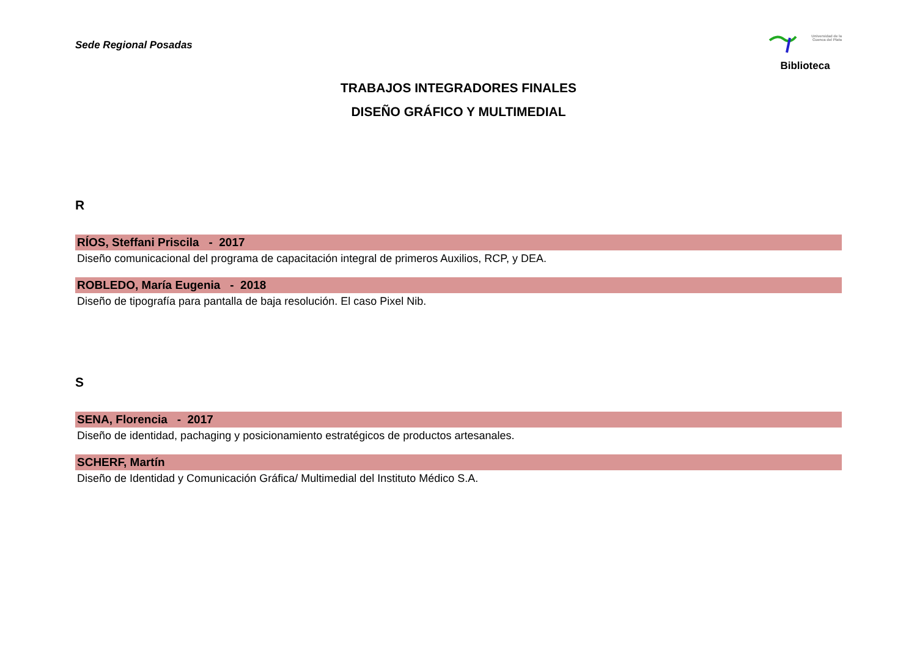Sede Regional Posadas
Universidad de la Cuenca del Plata
Biblioteca
TRABAJOS INTEGRADORES FINALES
DISEÑO GRÁFICO Y MULTIMEDIAL
R
RÍOS, Steffani Priscila - 2017
Diseño comunicacional del programa de capacitación integral de primeros Auxilios, RCP, y DEA.
ROBLEDO, María Eugenia - 2018
Diseño de tipografía para pantalla de baja resolución. El caso Pixel Nib.
S
SENA, Florencia - 2017
Diseño de identidad, pachaging y posicionamiento estratégicos de productos artesanales.
SCHERF, Martín
Diseño de Identidad y Comunicación Gráfica/ Multimedial del Instituto Médico S.A.